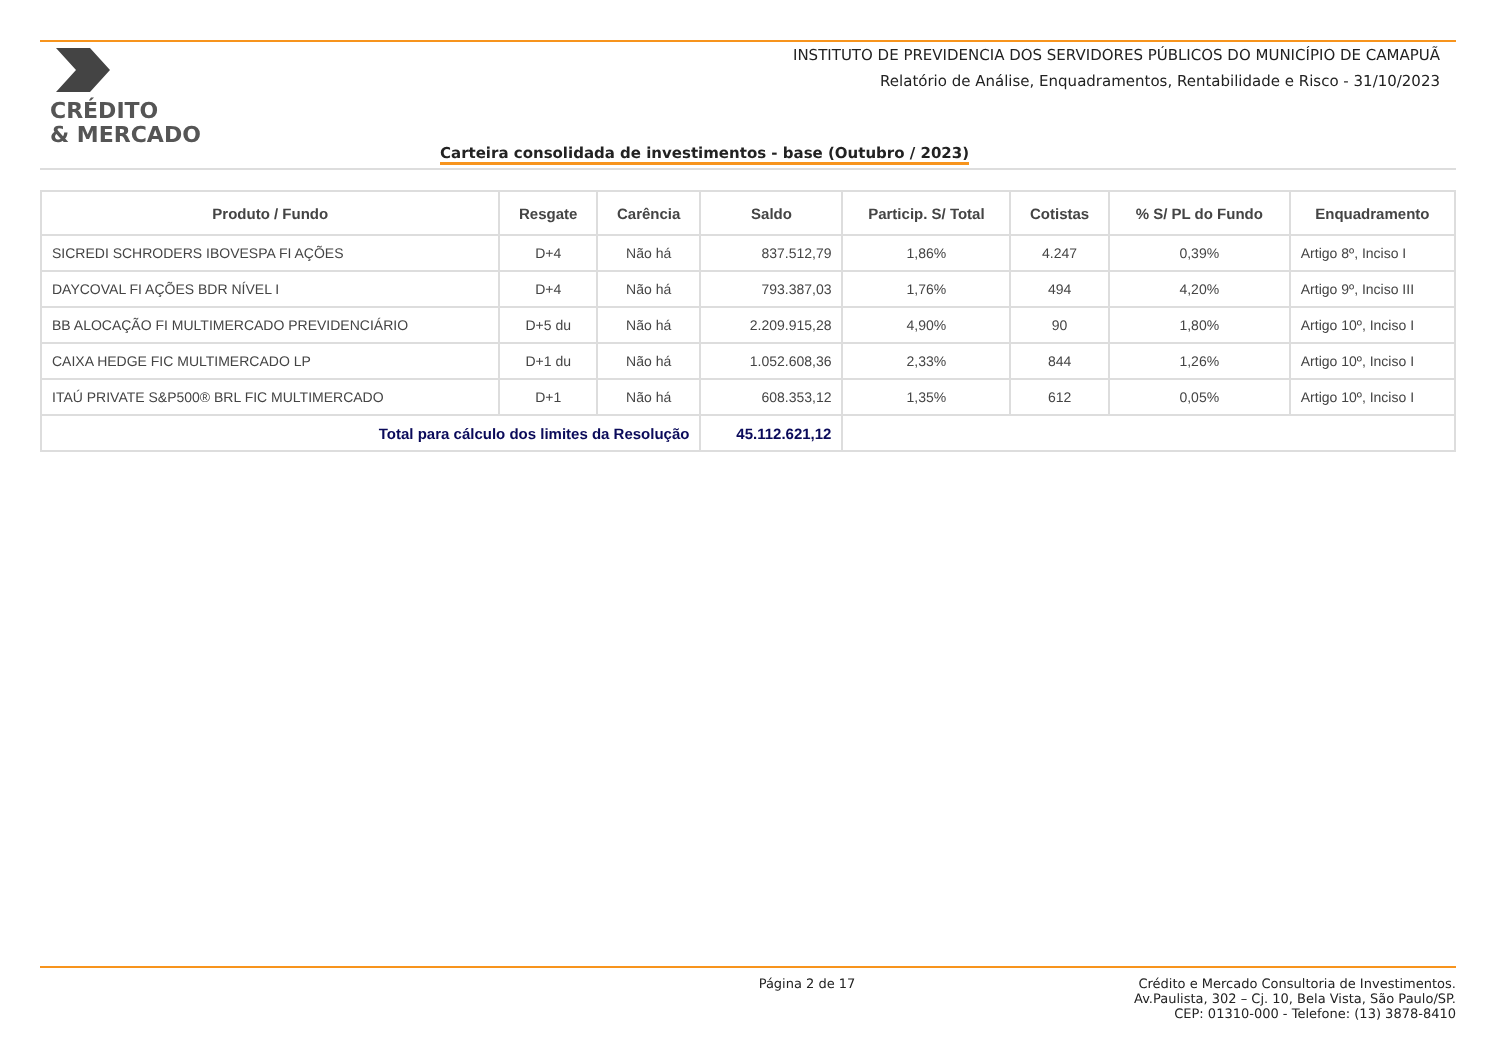CRÉDITO
& MERCADO
INSTITUTO DE PREVIDENCIA DOS SERVIDORES PÚBLICOS DO MUNICÍPIO DE CAMAPUÃ
Relatório de Análise, Enquadramentos, Rentabilidade e Risco - 31/10/2023
Carteira consolidada de investimentos - base (Outubro / 2023)
| Produto / Fundo | Resgate | Carência | Saldo | Particip. S/ Total | Cotistas | % S/ PL do Fundo | Enquadramento |
| --- | --- | --- | --- | --- | --- | --- | --- |
| SICREDI SCHRODERS IBOVESPA FI AÇÕES | D+4 | Não há | 837.512,79 | 1,86% | 4.247 | 0,39% | Artigo 8º, Inciso I |
| DAYCOVAL FI AÇÕES BDR NÍVEL I | D+4 | Não há | 793.387,03 | 1,76% | 494 | 4,20% | Artigo 9º, Inciso III |
| BB ALOCAÇÃO FI MULTIMERCADO PREVIDENCIÁRIO | D+5 du | Não há | 2.209.915,28 | 4,90% | 90 | 1,80% | Artigo 10º, Inciso I |
| CAIXA HEDGE FIC MULTIMERCADO LP | D+1 du | Não há | 1.052.608,36 | 2,33% | 844 | 1,26% | Artigo 10º, Inciso I |
| ITAÚ PRIVATE S&P500® BRL FIC MULTIMERCADO | D+1 | Não há | 608.353,12 | 1,35% | 612 | 0,05% | Artigo 10º, Inciso I |
| Total para cálculo dos limites da Resolução | | | 45.112.621,12 | | | | |
Página 2 de 17 Crédito e Mercado Consultoria de Investimentos.
Av.Paulista, 302 – Cj. 10, Bela Vista, São Paulo/SP.
CEP: 01310-000 - Telefone: (13) 3878-8410